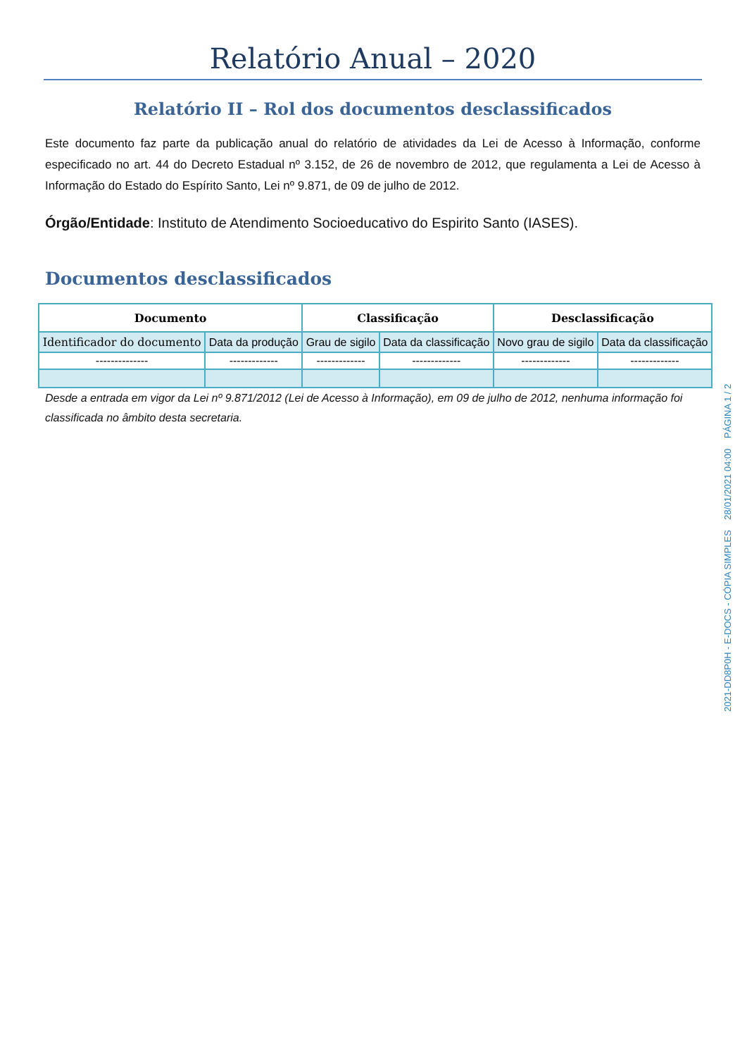Relatório Anual – 2020
Relatório II – Rol dos documentos desclassificados
Este documento faz parte da publicação anual do relatório de atividades da Lei de Acesso à Informação, conforme especificado no art. 44 do Decreto Estadual nº 3.152, de 26 de novembro de 2012, que regulamenta a Lei de Acesso à Informação do Estado do Espírito Santo, Lei nº 9.871, de 09 de julho de 2012.
Órgão/Entidade: Instituto de Atendimento Socioeducativo do Espirito Santo (IASES).
Documentos desclassificados
| Documento | | Classificação | | Desclassificação | |
| --- | --- | --- | --- | --- | --- |
| Identificador do documento | Data da produção | Grau de sigilo | Data da classificação | Novo grau de sigilo | Data da classificação |
| -------------- | ------------- | ------------- | ------------- | ------------- | ------------- |
Desde a entrada em vigor da Lei nº 9.871/2012 (Lei de Acesso à Informação), em 09 de julho de 2012, nenhuma informação foi classificada no âmbito desta secretaria.
2021-DD8P0H - E-DOCS - CÓPIA SIMPLES 28/01/2021 04:00 PÁGINA 1 / 2